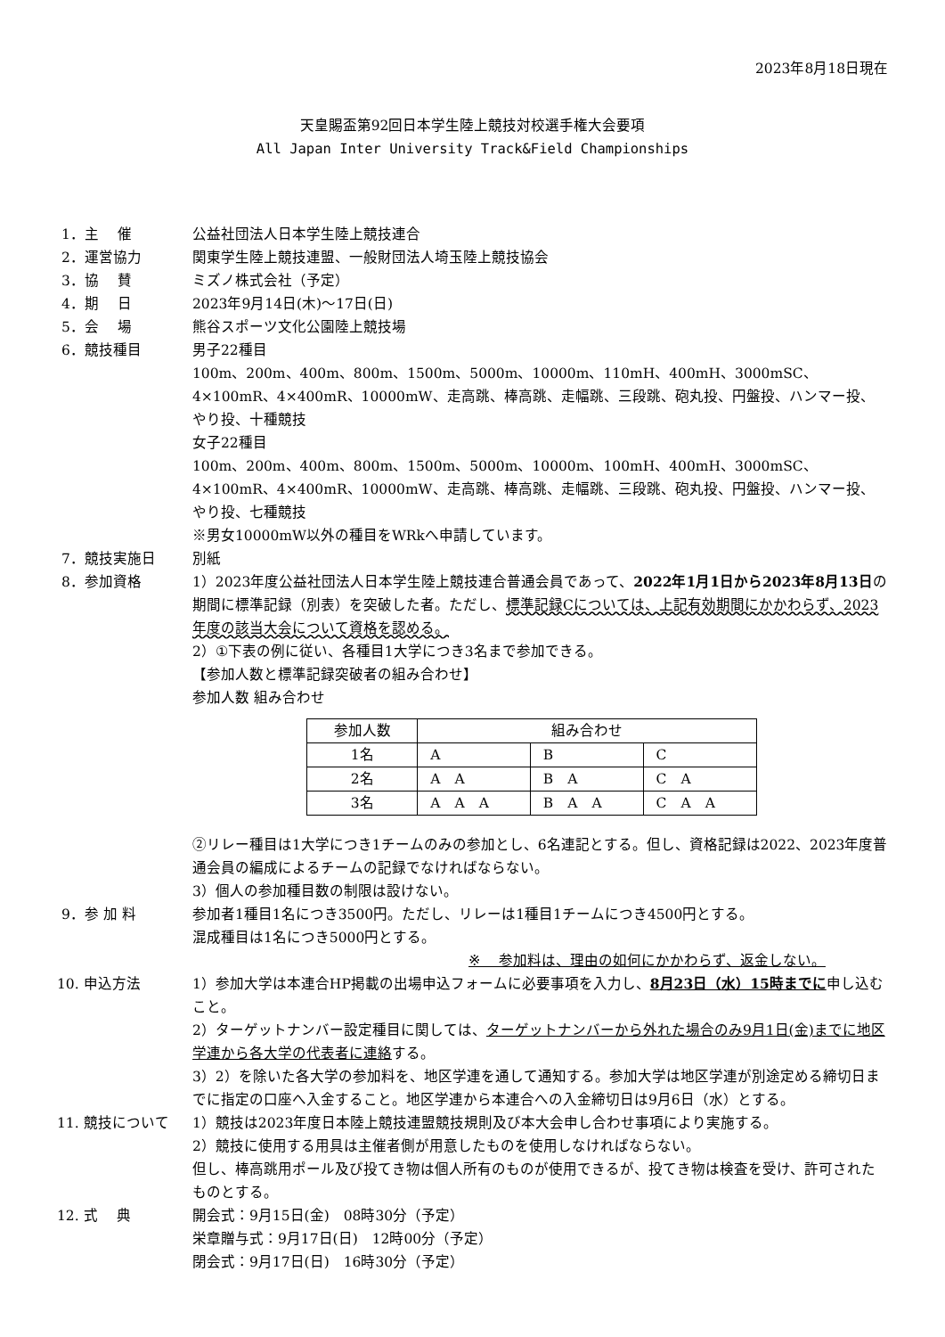2023年8月18日現在
天皇賜盃第92回日本学生陸上競技対校選手権大会要項
All Japan Inter University Track&Field Championships
1．主　 催
公益社団法人日本学生陸上競技連合
2．運営協力
関東学生陸上競技連盟、一般財団法人埼玉陸上競技協会
3．協　 賛
ミズノ株式会社（予定）
4．期　 日
2023年9月14日(木)～17日(日)
5．会　 場
熊谷スポーツ文化公園陸上競技場
6．競技種目
男子22種目
100m、200m、400m、800m、1500m、5000m、10000m、110mH、400mH、3000mSC、4×100mR、4×400mR、10000mW、走高跳、棒高跳、走幅跳、三段跳、砲丸投、円盤投、ハンマー投、やり投、十種競技
女子22種目
100m、200m、400m、800m、1500m、5000m、10000m、100mH、400mH、3000mSC、4×100mR、4×400mR、10000mW、走高跳、棒高跳、走幅跳、三段跳、砲丸投、円盤投、ハンマー投、やり投、七種競技
※男女10000mW以外の種目をWRkへ申請しています。
7．競技実施日
別紙
8．参加資格
1）2023年度公益社団法人日本学生陸上競技連合普通会員であって、2022年1月1日から2023年8月13日の期間に標準記録（別表）を突破した者。ただし、標準記録Cについては、上記有効期間にかかわらず、2023年度の該当大会について資格を認める。
2）①下表の例に従い、各種目1大学につき3名まで参加できる。
【参加人数と標準記録突破者の組み合わせ】
参加人数 組み合わせ
| 参加人数 | 組み合わせ | | |
| --- | --- | --- | --- |
| 1名 | A | B | C |
| 2名 | A A | B A | C A |
| 3名 | A A A | B A A | C A A |
②リレー種目は1大学につき1チームのみの参加とし、6名連記とする。但し、資格記録は2022、2023年度普通会員の編成によるチームの記録でなければならない。
3）個人の参加種目数の制限は設けない。
9．参 加 料
参加者1種目1名につき3500円。ただし、リレーは1種目1チームにつき4500円とする。
混成種目は1名につき5000円とする。
※　 参加料は、理由の如何にかかわらず、返金しない。
10. 申込方法
1）参加大学は本連合HP掲載の出場申込フォームに必要事項を入力し、8月23日（水）15時までに申し込むこと。
2）ターゲットナンバー設定種目に関しては、ターゲットナンバーから外れた場合のみ9月1日(金)までに地区学連から各大学の代表者に連絡する。
3）2）を除いた各大学の参加料を、地区学連を通して通知する。参加大学は地区学連が別途定める締切日までに指定の口座へ入金すること。地区学連から本連合への入金締切日は9月6日（水）とする。
11. 競技について
1）競技は2023年度日本陸上競技連盟競技規則及び本大会申し合わせ事項により実施する。
2）競技に使用する用具は主催者側が用意したものを使用しなければならない。
但し、棒高跳用ポール及び投てき物は個人所有のものが使用できるが、投てき物は検査を受け、許可されたものとする。
12. 式　 典
開会式：9月15日(金)　08時30分（予定）
栄章贈与式：9月17日(日)　12時00分（予定）
閉会式：9月17日(日)　16時30分（予定）